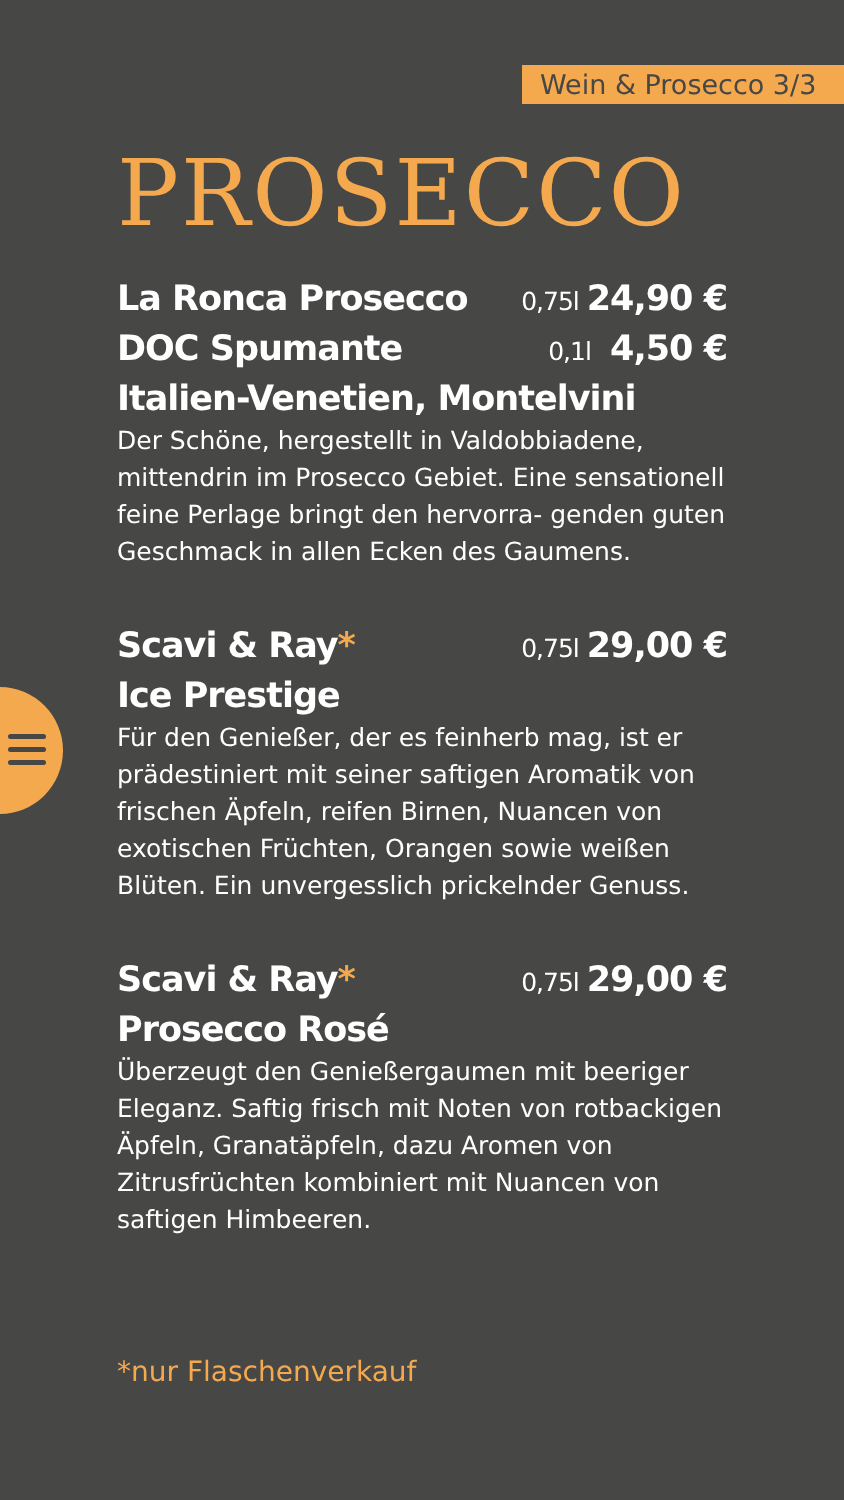Wein & Prosecco 3/3
PROSECCO
La Ronca Prosecco 0,75l 24,90 €
DOC Spumante 0,1l 4,50 €
Italien-Venetien, Montelvini
Der Schöne, hergestellt in Valdobbiadene, mittendrin im Prosecco Gebiet. Eine sensationell feine Perlage bringt den hervorra- genden guten Geschmack in allen Ecken des Gaumens.
Scavi & Ray* 0,75l 29,00 €
Ice Prestige
Für den Genießer, der es feinherb mag, ist er prädestiniert mit seiner saftigen Aromatik von frischen Äpfeln, reifen Birnen, Nuancen von exotischen Früchten, Orangen sowie weißen Blüten. Ein unvergesslich prickelnder Genuss.
Scavi & Ray* 0,75l 29,00 €
Prosecco Rosé
Überzeugt den Genießergaumen mit beeriger Eleganz. Saftig frisch mit Noten von rotbackigen Äpfeln, Granatäpfeln, dazu Aromen von Zitrusfrüchten kombiniert mit Nuancen von saftigen Himbeeren.
*nur Flaschenverkauf